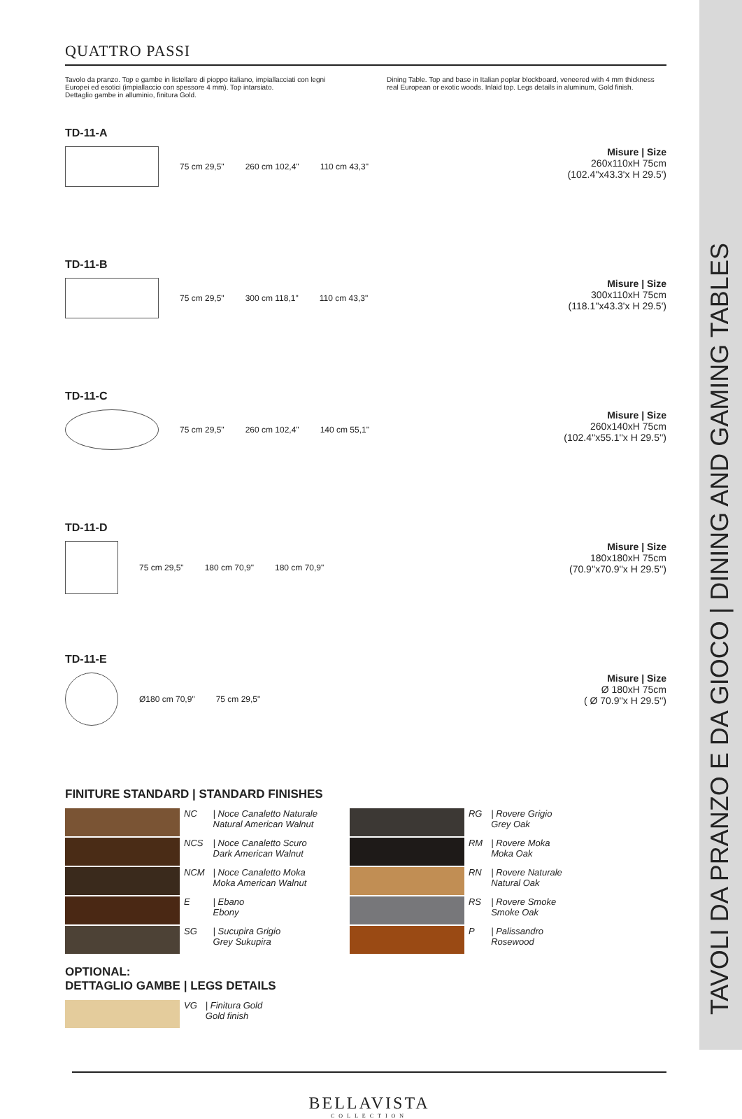TAVOLI DA PRANZO E DA GIOCO | DINING AND GAMING TABLES
QUATTRO PASSI
Tavolo da pranzo. Top e gambe in listellare di pioppo italiano, impiallacciati con legni Europei ed esotici (impiallaccio con spessore 4 mm). Top intarsiato.
Dettaglio gambe in alluminio, finitura Gold.
Dining Table. Top and base in Italian poplar blockboard, veneered with 4 mm thickness real European or exotic woods. Inlaid top. Legs details in aluminum, Gold finish.
TD-11-A
75 cm 29,5" 260 cm 102,4" 110 cm 43,3"
Misure | Size
260x110xH 75cm
(102.4''x43.3'x H 29.5')
TD-11-B
75 cm 29,5" 300 cm 118,1" 110 cm 43,3"
Misure | Size
300x110xH 75cm
(118.1''x43.3'x H 29.5')
TD-11-C
75 cm 29,5" 260 cm 102,4" 140 cm 55,1"
Misure | Size
260x140xH 75cm
(102.4''x55.1''x H 29.5'')
TD-11-D
75 cm 29,5" 180 cm 70,9" 180 cm 70,9"
Misure | Size
180x180xH 75cm
(70.9''x70.9''x H 29.5'')
TD-11-E
Ø180 cm 70,9" 75 cm 29,5"
Misure | Size
Ø 180xH 75cm
( Ø 70.9''x H 29.5'')
FINITURE STANDARD | STANDARD FINISHES
| | NC | / Noce Canaletto Naturale Natural American Walnut |
| | NCS | / Noce Canaletto Scuro Dark American Walnut |
| | NCM | / Noce Canaletto Moka Moka American Walnut |
| | E | / Ebano Ebony |
| | SG | / Sucupira Grigio Grey Sukupira |
| | RG | / Rovere Grigio Grey Oak |
| | RM | / Rovere Moka Moka Oak |
| | RN | / Rovere Naturale Natural Oak |
| | RS | / Rovere Smoke Smoke Oak |
| | P | / Palissandro Rosewood |
OPTIONAL:
DETTAGLIO GAMBE | LEGS DETAILS
| | VG | / Finitura Gold Gold finish |
BELLAVISTA
COLLECTION